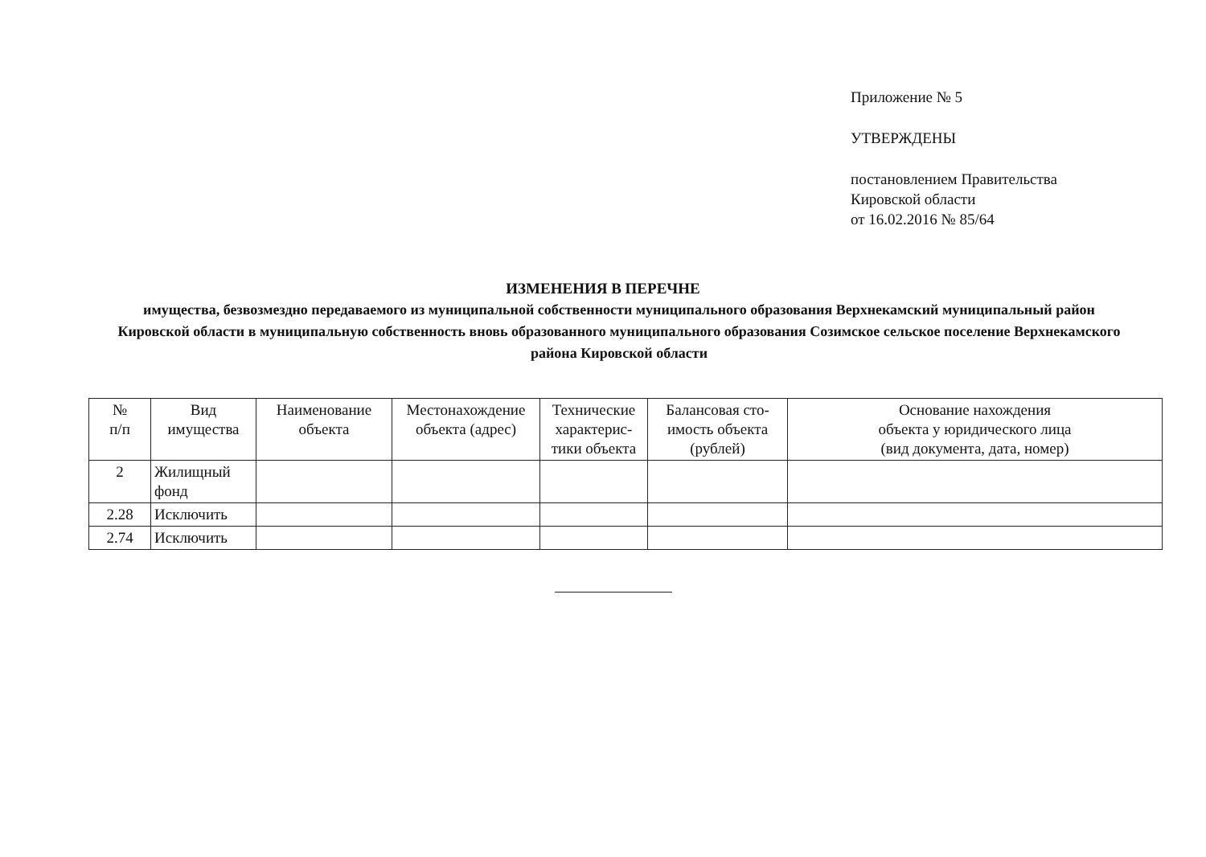Приложение № 5
УТВЕРЖДЕНЫ
постановлением Правительства
Кировской области
от 16.02.2016 № 85/64
ИЗМЕНЕНИЯ В ПЕРЕЧНЕ
имущества, безвозмездно передаваемого из муниципальной собственности муниципального образования Верхнекамский муниципальный район Кировской области в муниципальную собственность вновь образованного муниципального образования Созимское сельское поселение Верхнекамского района Кировской области
| № п/п | Вид имущества | Наименование объекта | Местонахождение объекта (адрес) | Технические характерис-тики объекта | Балансовая сто-имость объекта (рублей) | Основание нахождения объекта у юридического лица (вид документа, дата, номер) |
| --- | --- | --- | --- | --- | --- | --- |
| 2 | Жилищный фонд | | | | | |
| 2.28 | Исключить | | | | | |
| 2.74 | Исключить | | | | | |